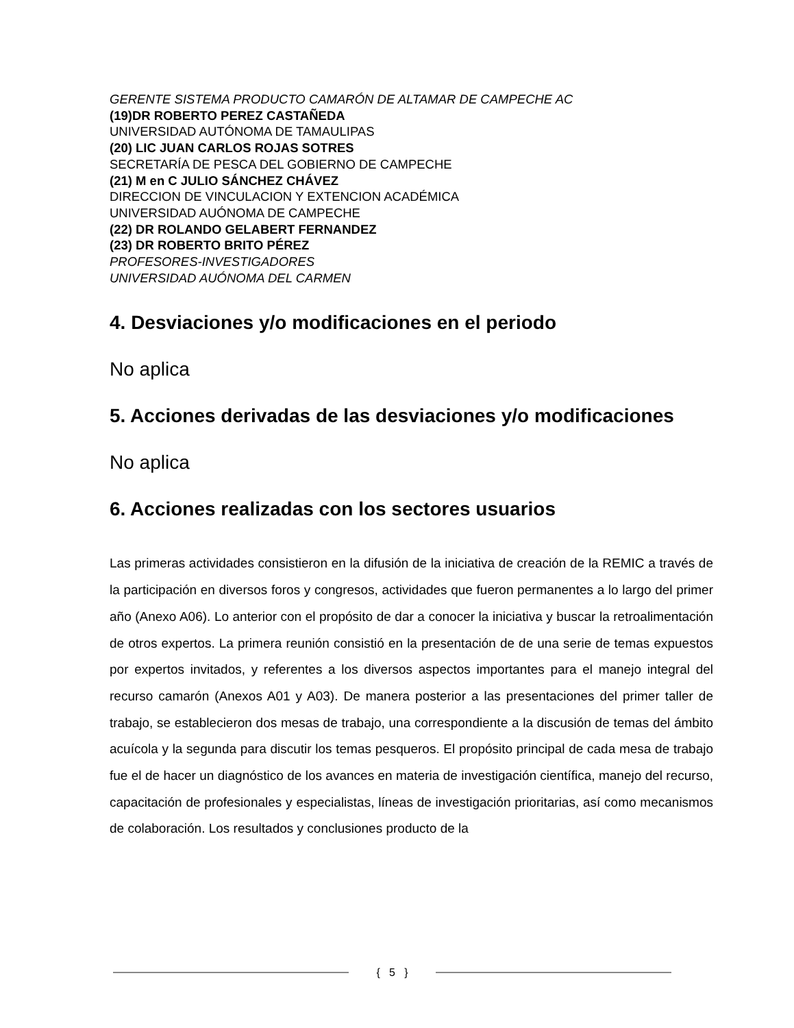GERENTE SISTEMA PRODUCTO CAMARÓN DE ALTAMAR DE CAMPECHE AC
(19)DR ROBERTO PEREZ CASTAÑEDA
UNIVERSIDAD AUTÓNOMA DE TAMAULIPAS
(20) LIC JUAN CARLOS ROJAS SOTRES
SECRETARÍA DE PESCA DEL GOBIERNO DE CAMPECHE
(21) M en C JULIO SÁNCHEZ CHÁVEZ
DIRECCION DE VINCULACION Y EXTENCION ACADÉMICA
UNIVERSIDAD AUÓNOMA DE CAMPECHE
(22) DR ROLANDO GELABERT FERNANDEZ
(23) DR ROBERTO BRITO PÉREZ
PROFESORES-INVESTIGADORES
UNIVERSIDAD AUÓNOMA DEL CARMEN
4. Desviaciones y/o modificaciones en el periodo
No aplica
5. Acciones derivadas de las desviaciones y/o modificaciones
No aplica
6. Acciones realizadas con los sectores usuarios
Las primeras actividades consistieron en la difusión de la iniciativa de creación de la REMIC a través de la participación en diversos foros y congresos, actividades que fueron permanentes a lo largo del primer año (Anexo A06). Lo anterior con el propósito de dar a conocer la iniciativa y buscar la retroalimentación de otros expertos. La primera reunión consistió en la presentación de de una serie de temas expuestos por expertos invitados, y referentes a los diversos aspectos importantes para el manejo integral del recurso camarón (Anexos A01 y A03). De manera posterior a las presentaciones del primer taller de trabajo, se establecieron dos mesas de trabajo, una correspondiente a la discusión de temas del ámbito acuícola y la segunda para discutir los temas pesqueros. El propósito principal de cada mesa de trabajo fue el de hacer un diagnóstico de los avances en materia de investigación científica, manejo del recurso, capacitación de profesionales y especialistas, líneas de investigación prioritarias, así como mecanismos de colaboración. Los resultados y conclusiones producto de la
{ 5 }